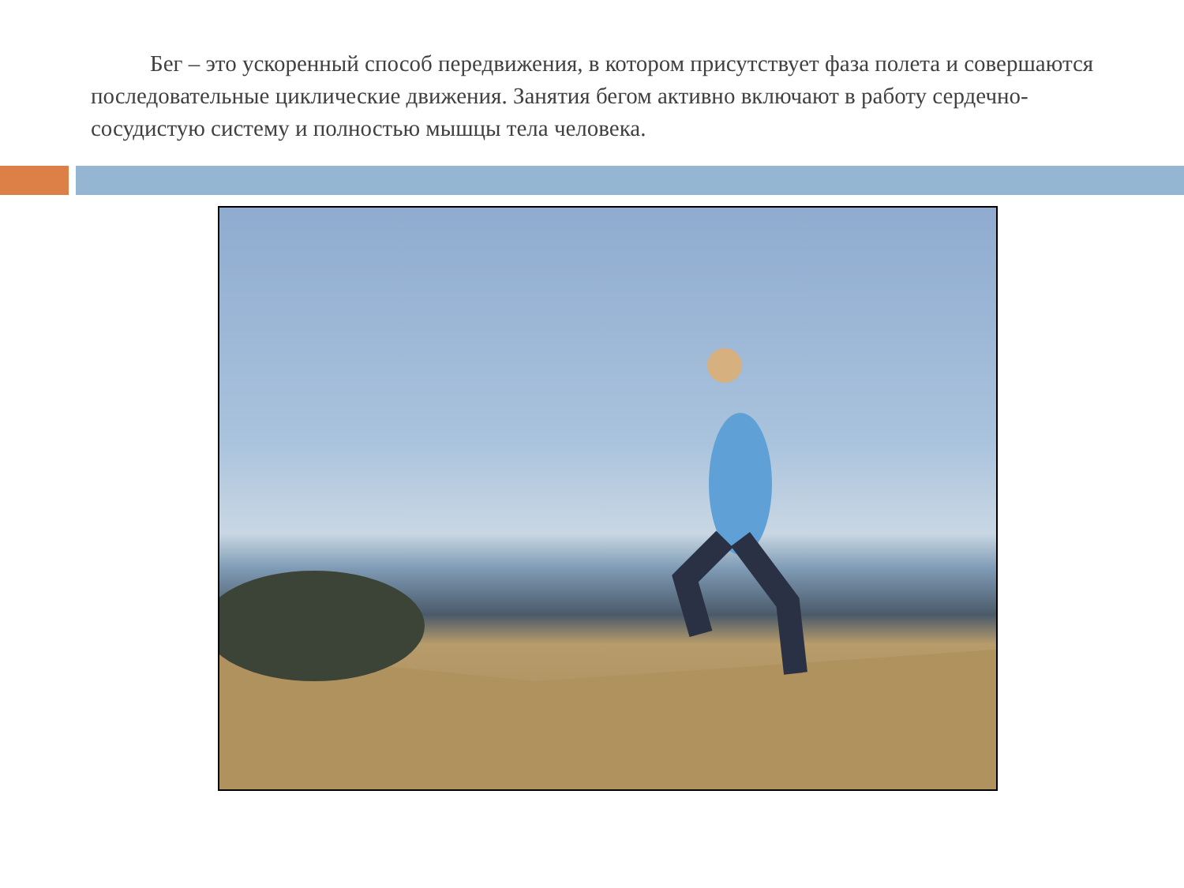Бег – это ускоренный способ передвижения, в котором присутствует фаза полета и совершаются последовательные циклические движения. Занятия бегом активно включают в работу сердечно-сосудистую систему и полностью мышцы тела человека.